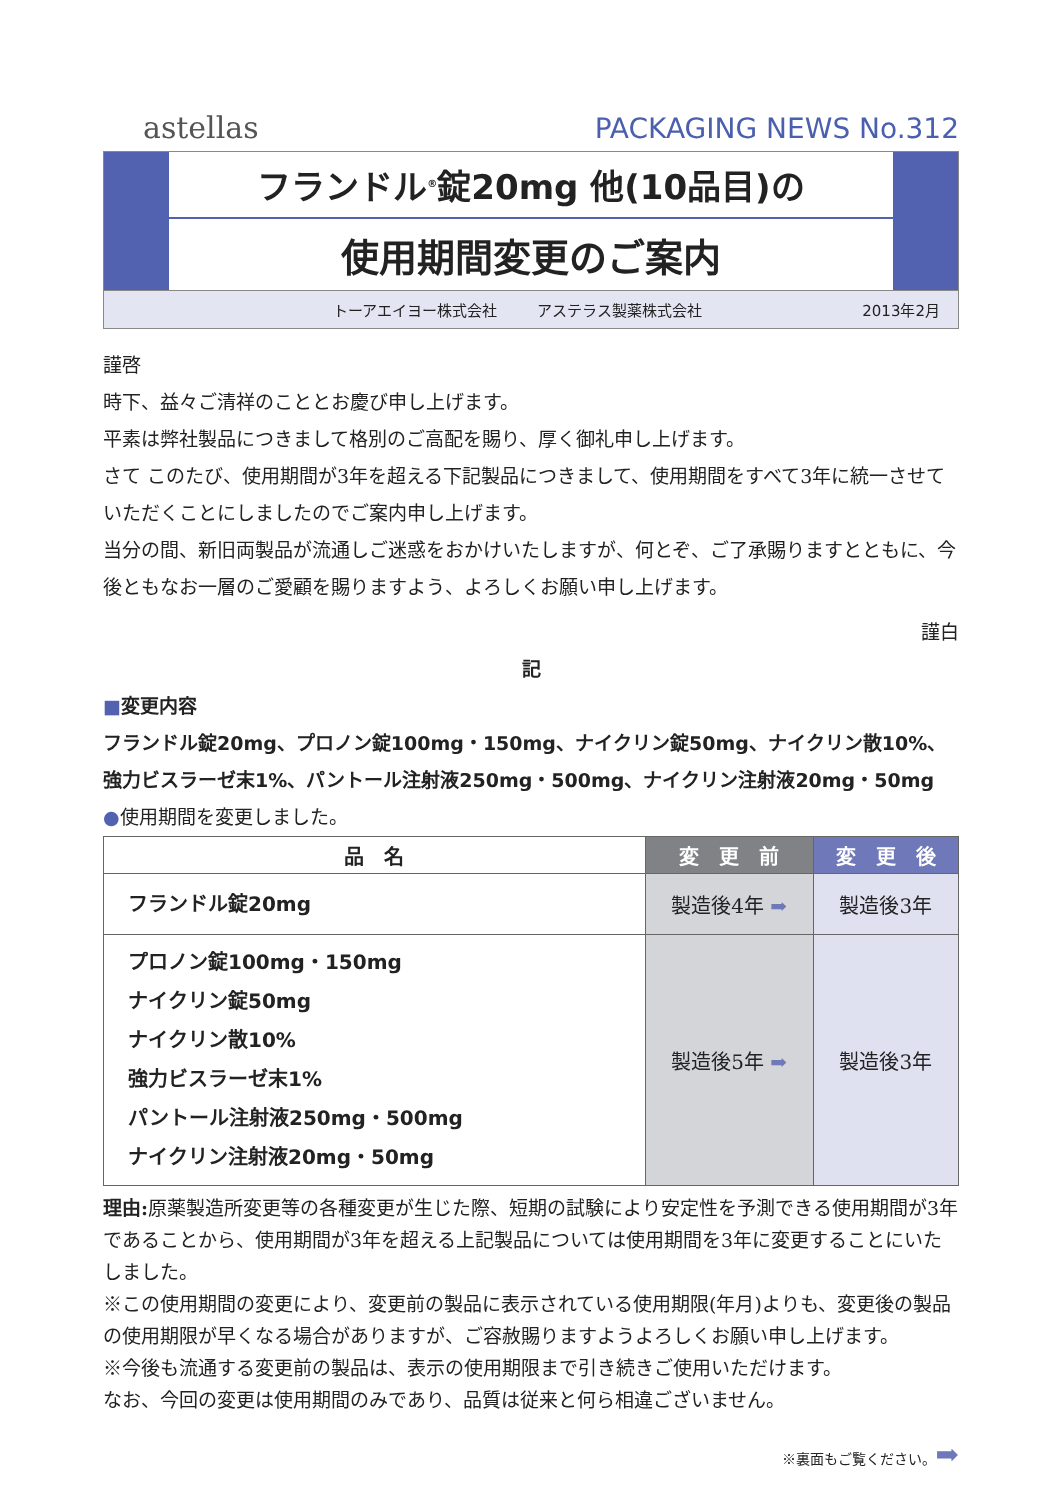astellas
PACKAGING NEWS No.312
フランドル<sup>®</sup>錠20mg 他(10品目)の
使用期間変更のご案内
トーアエイヨー株式会社 アステラス製薬株式会社 2013年2月
謹啓
時下、益々ご清祥のこととお慶び申し上げます。
平素は弊社製品につきまして格別のご高配を賜り、厚く御礼申し上げます。
さて このたび、使用期間が3年を超える下記製品につきまして、使用期間をすべて3年に統一させていただくことにしましたのでご案内申し上げます。
当分の間、新旧両製品が流通しご迷惑をおかけいたしますが、何とぞ、ご了承賜りますとともに、今後ともなお一層のご愛顧を賜りますよう、よろしくお願い申し上げます。
謹白
記
■変更内容
フランドル錠20mg、プロノン錠100mg・150mg、ナイクリン錠50mg、ナイクリン散10%、
強力ビスラーゼ末1%、パントール注射液250mg・500mg、ナイクリン注射液20mg・50mg
●使用期間を変更しました。
| 品 名 | 変 更 前 | 変 更 後 |
| --- | --- | --- |
| フランドル錠20mg | 製造後4年 ➡ | 製造後3年 |
| プロノン錠100mg・150mg ナイクリン錠50mg ナイクリン散10% 強力ビスラーゼ末1% パントール注射液250mg・500mg ナイクリン注射液20mg・50mg | 製造後5年 ➡ | 製造後3年 |
理由: 原薬製造所変更等の各種変更が生じた際、短期の試験により安定性を予測できる使用期間が3年であることから、使用期間が3年を超える上記製品については使用期間を3年に変更することにいたしました。
※この使用期間の変更により、変更前の製品に表示されている使用期限(年月)よりも、変更後の製品の使用期限が早くなる場合がありますが、ご容赦賜りますようよろしくお願い申し上げます。
※今後も流通する変更前の製品は、表示の使用期限まで引き続きご使用いただけます。
なお、今回の変更は使用期間のみであり、品質は従来と何ら相違ございません。
※裏面もご覧ください。➡